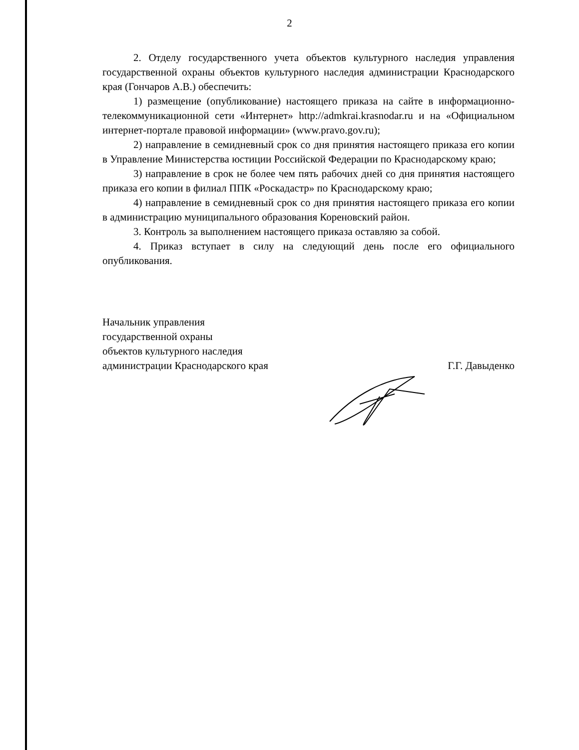2
2. Отделу государственного учета объектов культурного наследия управления государственной охраны объектов культурного наследия администрации Краснодарского края (Гончаров А.В.) обеспечить:
1) размещение (опубликование) настоящего приказа на сайте в информационно-телекоммуникационной сети «Интернет» http://admkrai.krasnodar.ru и на «Официальном интернет-портале правовой информации» (www.pravo.gov.ru);
2) направление в семидневный срок со дня принятия настоящего приказа его копии в Управление Министерства юстиции Российской Федерации по Краснодарскому краю;
3) направление в срок не более чем пять рабочих дней со дня принятия настоящего приказа его копии в филиал ППК «Роскадастр» по Краснодарскому краю;
4) направление в семидневный срок со дня принятия настоящего приказа его копии в администрацию муниципального образования Кореновский район.
3. Контроль за выполнением настоящего приказа оставляю за собой.
4. Приказ вступает в силу на следующий день после его официального опубликования.
Начальник управления
государственной охраны
объектов культурного наследия
администрации Краснодарского края
Г.Г. Давыденко